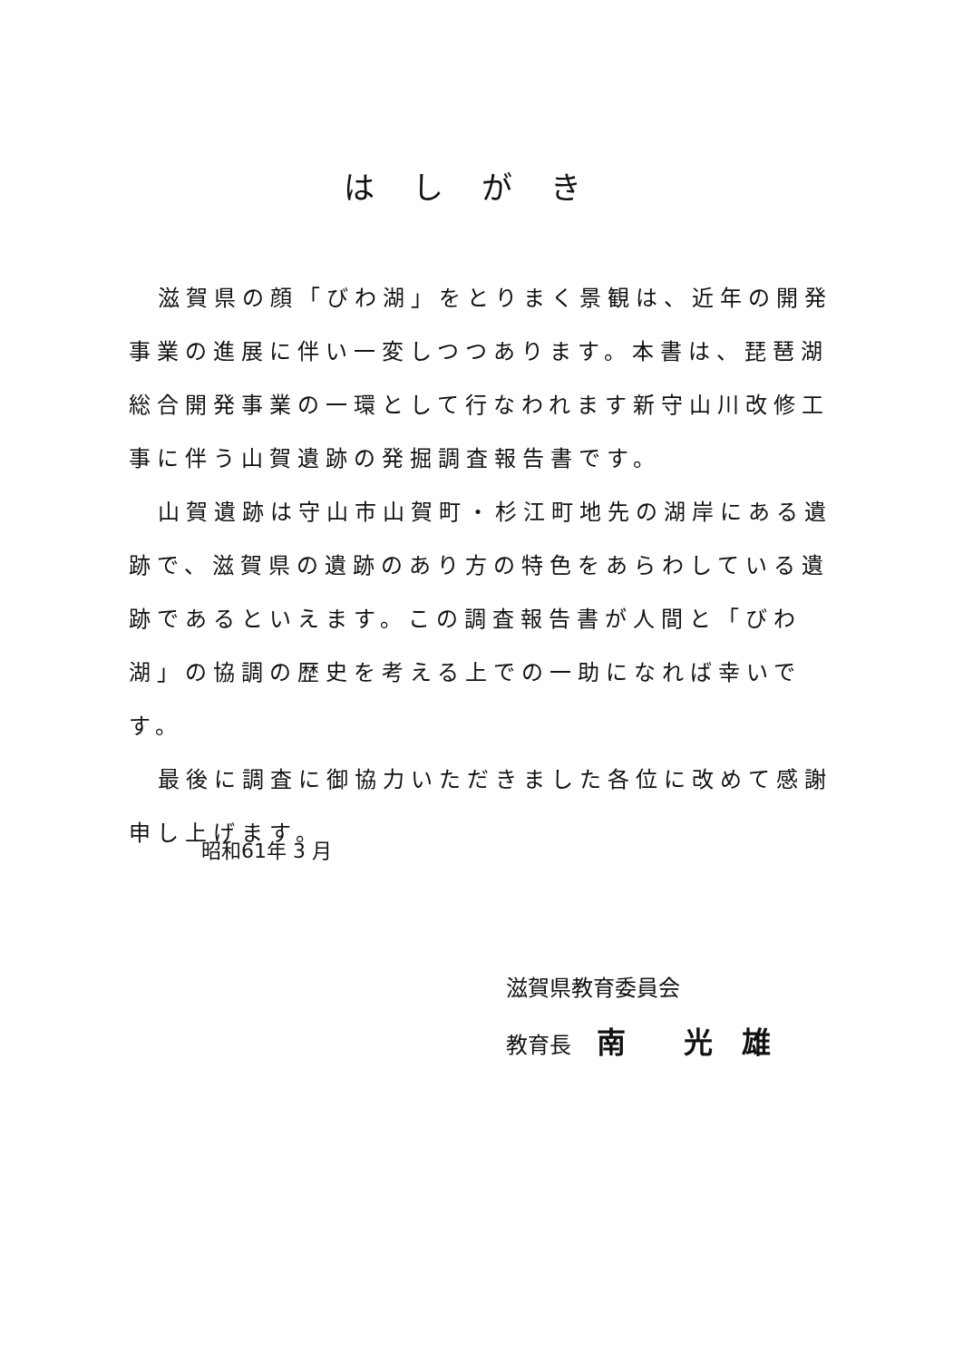はしがき
滋賀県の顔「びわ湖」をとりまく景観は、近年の開発事業の進展に伴い一変しつつあります。本書は、琵琶湖総合開発事業の一環として行なわれます新守山川改修工事に伴う山賀遺跡の発掘調査報告書です。
山賀遺跡は守山市山賀町・杉江町地先の湖岸にある遺跡で、滋賀県の遺跡のあり方の特色をあらわしている遺跡であるといえます。この調査報告書が人間と「びわ湖」の協調の歴史を考える上での一助になれば幸いです。
最後に調査に御協力いただきました各位に改めて感謝申し上げます。
昭和61年 3 月
滋賀県教育委員会
教育長 南　　光　雄